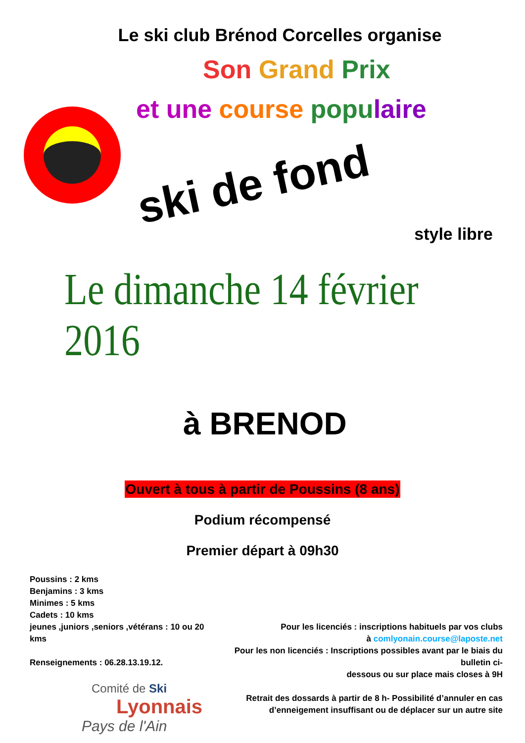Le ski club Brénod Corcelles organise
Son Grand Prix
et une course popu laire
ski de fond
style libre
Le dimanche 14 février 2016
à BRENOD
Ouvert à tous à partir de Poussins (8 ans)
Podium récompensé
Premier départ à 09h30
Poussins : 2 kms
Benjamins : 3 kms
Minimes : 5 kms
Cadets : 10 kms
jeunes ,juniors ,seniors ,vétérans : 10 ou 20 kms
Renseignements : 06.28.13.19.12.
Pour les licenciés : inscriptions habituels par vos clubs
à comlyonain.course@laposte.net
Pour les non licenciés : Inscriptions possibles avant par le biais du bulletin ci-
dessous ou sur place mais closes à 9H
Retrait des dossards à partir de 8 h- Possibilité d’annuler en cas
d’enneigement insuffisant ou de déplacer sur un autre site
Comité de Ski
Lyonnais
Pays de l'Ain